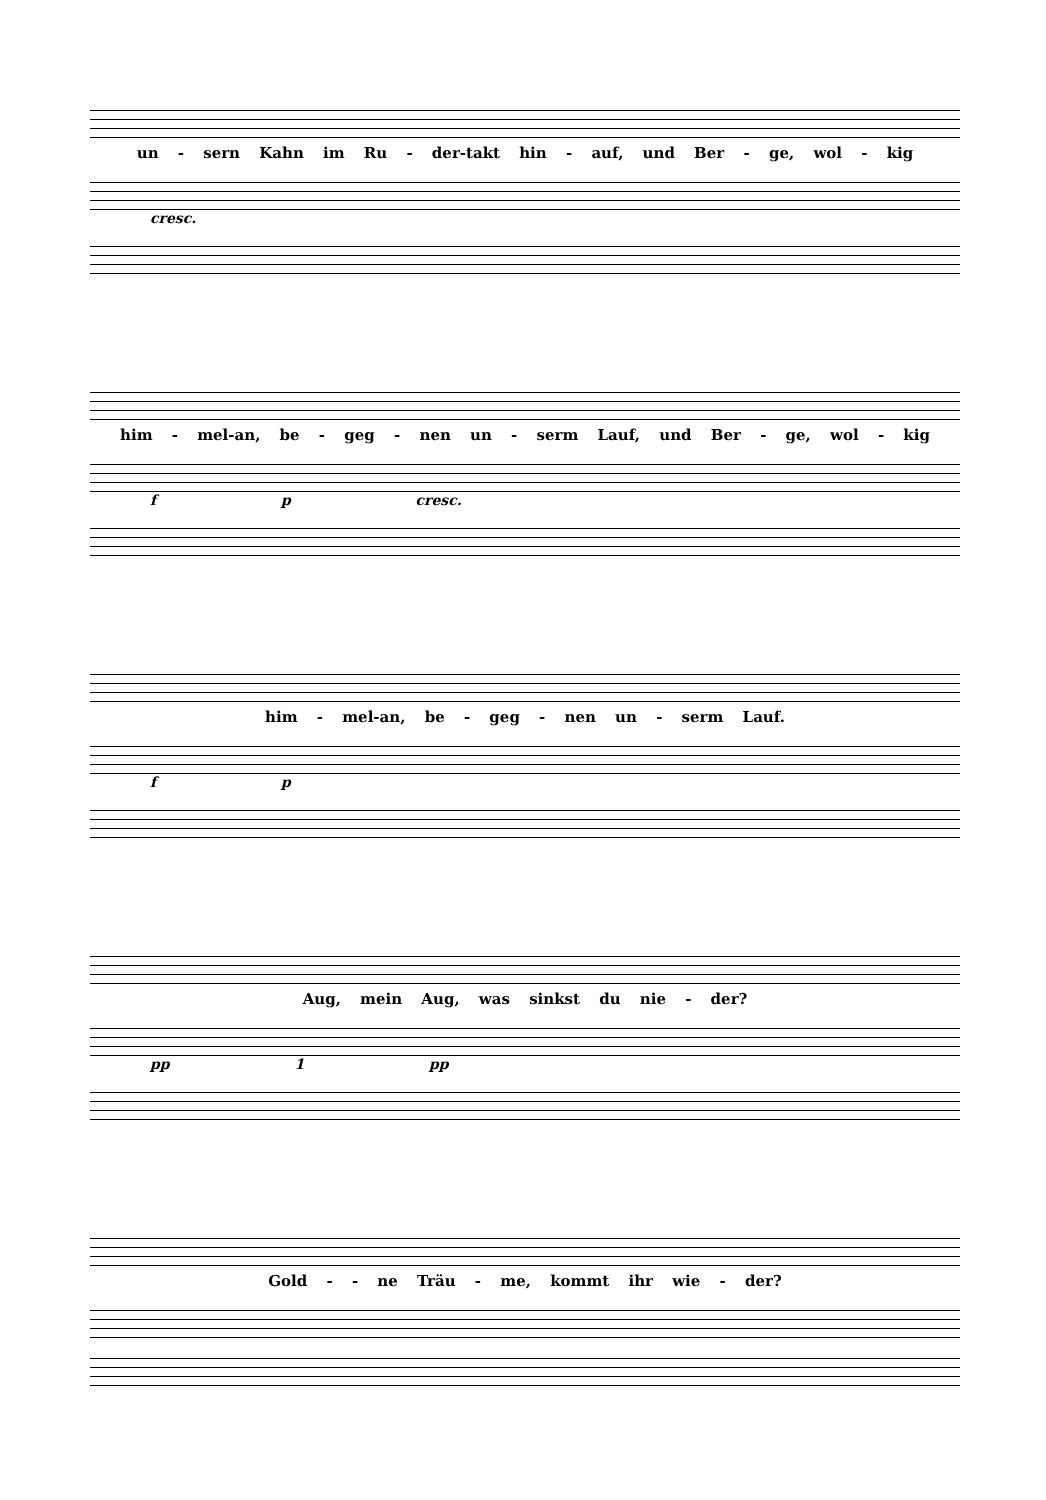un - sern Kahn im Ru - der-takt hin - auf, und Ber - ge, wol - kig
cresc.
him - mel-an, be - geg - nen un - serm Lauf, und Ber - ge, wol - kig
f p cresc.
him - mel-an, be - geg - nen un - serm Lauf.
f p
Aug, mein Aug, was sinkst du nie - der?
pp 1 pp
Gold - - ne Träu - me, kommt ihr wie - der?